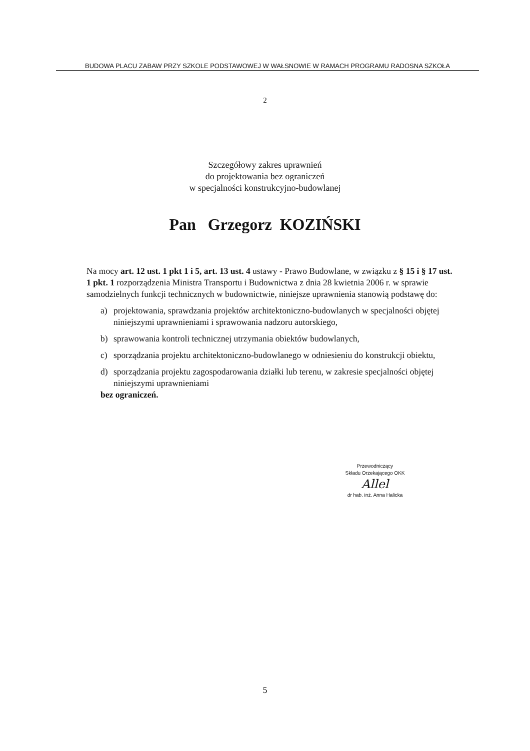BUDOWA PLACU ZABAW PRZY SZKOLE PODSTAWOWEJ W WAŁSNOWIE W RAMACH PROGRAMU RADOSNA SZKOŁA
2
Szczegółowy zakres uprawnień
do projektowania bez ograniczeń
w specjalności konstrukcyjno-budowlanej
Pan Grzegorz KOZIŃSKI
Na mocy art. 12 ust. 1 pkt 1 i 5, art. 13 ust. 4 ustawy - Prawo Budowlane, w związku z § 15 i § 17 ust. 1 pkt. 1 rozporządzenia Ministra Transportu i Budownictwa z dnia 28 kwietnia 2006 r. w sprawie samodzielnych funkcji technicznych w budownictwie, niniejsze uprawnienia stanowią podstawę do:
a) projektowania, sprawdzania projektów architektoniczno-budowlanych w specjalności objętej niniejszymi uprawnieniami i sprawowania nadzoru autorskiego,
b) sprawowania kontroli technicznej utrzymania obiektów budowlanych,
c) sporządzania projektu architektoniczno-budowlanego w odniesieniu do konstrukcji obiektu,
d) sporządzania projektu zagospodarowania działki lub terenu, w zakresie specjalności objętej niniejszymi uprawnieniami
bez ograniczeń.
Przewodniczący
Składu Orzekającego OKK
Allel
dr hab. inż. Anna Halicka
5